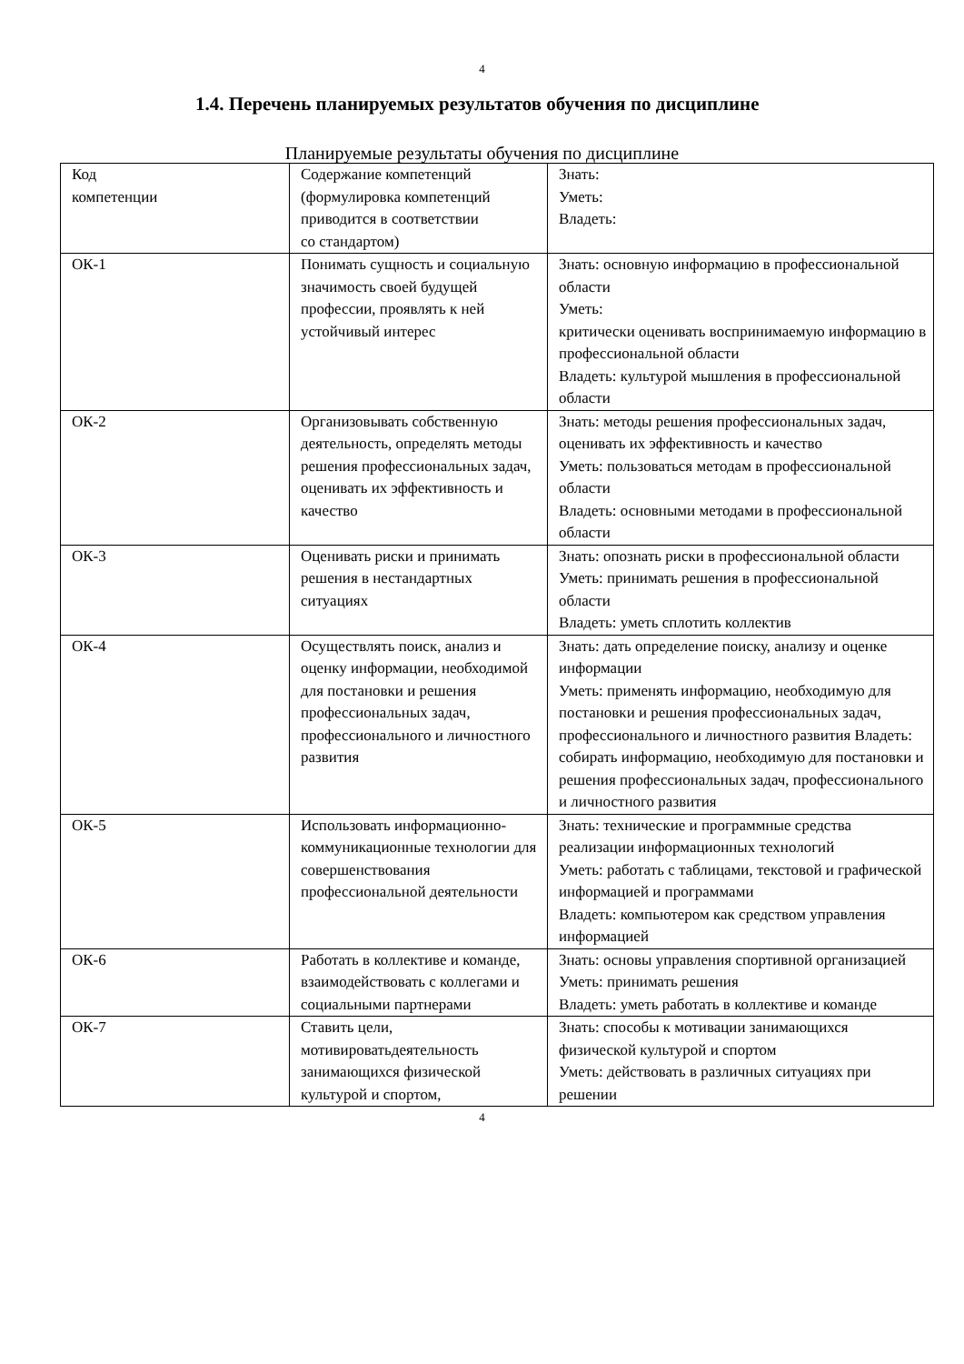4
1.4. Перечень планируемых результатов обучения по дисциплине
Планируемые результаты обучения по дисциплине
| Код компетенции | Содержание компетенций (формулировка компетенций приводится в соответствии со стандартом) | Знать: Уметь: Владеть: |
| ОК-1 | Понимать сущность и социальную значимость своей будущей профессии, проявлять к ней устойчивый интерес | Знать: основную информацию в профессиональной области Уметь: критически оценивать воспринимаемую информацию в профессиональной области Владеть: культурой мышления в профессиональной области |
| ОК-2 | Организовывать собственную деятельность, определять методы решения профессиональных задач, оценивать их эффективность и качество | Знать: методы решения профессиональных задач, оценивать их эффективность и качество Уметь: пользоваться методам в профессиональной области Владеть: основными методами в профессиональной области |
| ОК-3 | Оценивать риски и принимать решения в нестандартных ситуациях | Знать: опознать риски в профессиональной области Уметь: принимать решения в профессиональной области Владеть: уметь сплотить коллектив |
| ОК-4 | Осуществлять поиск, анализ и оценку информации, необходимой для постановки и решения профессиональных задач, профессионального и личностного развития | Знать: дать определение поиску, анализу и оценке информации Уметь: применять информацию, необходимую для постановки и решения профессиональных задач, профессионального и личностного развития Владеть: собирать информацию, необходимую для постановки и решения профессиональных задач, профессионального и личностного развития |
| ОК-5 | Использовать информационно-коммуникационные технологии для совершенствования профессиональной деятельности | Знать: технические и программные средства реализации информационных технологий Уметь: работать с таблицами, текстовой и графической информацией и программами Владеть: компьютером как средством управления информацией |
| ОК-6 | Работать в коллективе и команде, взаимодействовать с коллегами и социальными партнерами | Знать: основы управления спортивной организацией Уметь: принимать решения Владеть: уметь работать в коллективе и команде |
| ОК-7 | Ставить цели, мотивироватьдеятельность занимающихся физической культурой и спортом, | Знать: способы к мотивации занимающихся физической культурой и спортом Уметь: действовать в различных ситуациях при решении |
4